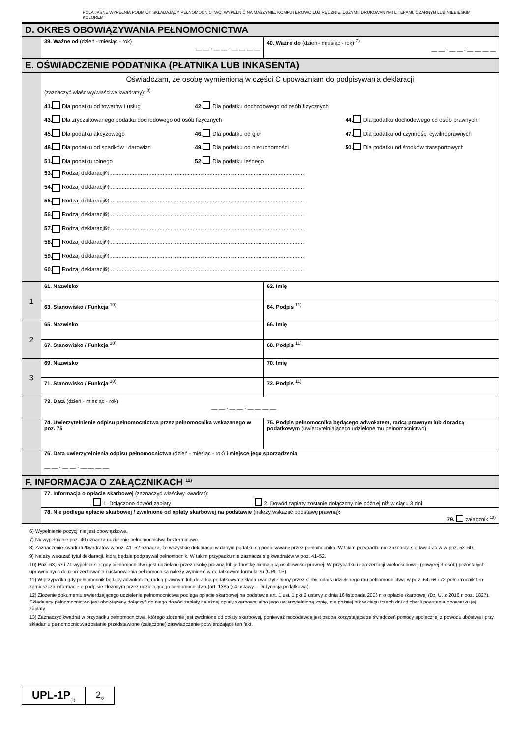POLA JASNE WYPEŁNIA PODMIOT SKŁADAJĄCY PEŁNOMOCNICTWO. WYPEŁNIĆ NA MASZYNIE, KOMPUTEROWO LUB RĘCZNIE, DUŻYMI, DRUKOWANYMI LITERAMI, CZARNYM LUB NIEBIESKIM KOLOREM.
D. OKRES OBOWIĄZYWANIA PEŁNOMOCNICTWA
| | 39. Ważne od (dzień - miesiąc - rok) __ __ . __ __ . __ __ __ __ | 40. Ważne do (dzień - miesiąc - rok) <sup>7)</sup> __ __ . __ __ . __ __ __ __ |
E. OŚWIADCZENIE PODATNIKA (PŁATNIKA LUB INKASENTA)
| | Oświadczam, że osobę wymienioną w części C upoważniam do podpisywania deklaracji (zaznaczyć właściwy/właściwe kwadrat/y): <sup>8)</sup> 41. Dla podatku od towarów i usług 42. Dla podatku dochodowego od osób fizycznych 43. Dla zryczałtowanego podatku dochodowego od osób fizycznych 44. Dla podatku dochodowego od osób prawnych 45. Dla podatku akcyzowego 46. Dla podatku od gier 47. Dla podatku od czynności cywilnoprawnych 48. Dla podatku od spadków i darowizn 49. Dla podatku od nieruchomości 50. Dla podatku od środków transportowych 51. Dla podatku rolnego 52. Dla podatku leśnego 53. Rodzaj deklaracji <sup>9)</sup>............................................................................................................................ 54. Rodzaj deklaracji <sup>9)</sup>............................................................................................................................ 55. Rodzaj deklaracji <sup>9)</sup>............................................................................................................................ 56. Rodzaj deklaracji <sup>9)</sup>............................................................................................................................ 57. Rodzaj deklaracji <sup>9)</sup>............................................................................................................................ 58. Rodzaj deklaracji <sup>9)</sup>............................................................................................................................ 59. Rodzaj deklaracji <sup>9)</sup>............................................................................................................................ 60. Rodzaj deklaracji <sup>9)</sup>............................................................................................................................ |
| 1 | 61. Nazwisko | 62. Imię |
| | 63. Stanowisko / Funkcja <sup>10)</sup> | 64. Podpis <sup>11)</sup> |
| 2 | 65. Nazwisko | 66. Imię |
| | 67. Stanowisko / Funkcja <sup>10)</sup> | 68. Podpis <sup>11)</sup> |
| 3 | 69. Nazwisko | 70. Imię |
| | 71. Stanowisko / Funkcja <sup>10)</sup> | 72. Podpis <sup>11)</sup> |
| | 73. Data (dzień - miesiąc - rok) __ __ . __ __ . __ __ __ __ | |
| | 74. Uwierzytelnienie odpisu pełnomocnictwa przez pełnomocnika wskazanego w poz. 75 | 75. Podpis pełnomocnika będącego adwokatem, radcą prawnym lub doradcą podatkowym (uwierzytelniającego udzielone mu pełnomocnictwo) |
| | 76. Data uwierzytelnienia odpisu pełnomocnictwa (dzień - miesiąc - rok) i miejsce jego sporządzenia __ __ . __ __ . __ __ __ __ | |
F. INFORMACJA O ZAŁĄCZNIKACH <sup>12)</sup>
| | 77. Informacja o opłacie skarbowej (zaznaczyć właściwy kwadrat): 1. Dołączono dowód zapłaty 2. Dowód zapłaty zostanie dołączony nie później niż w ciągu 3 dni |
| | 78. Nie podlega opłacie skarbowej / zwolnione od opłaty skarbowej na podstawie (należy wskazać podstawę prawną) : 79. załącznik <sup>13)</sup> |
6) Wypełnienie pozycji nie jest obowiązkowe.
7) Niewypełnienie poz. 40 oznacza udzielenie pełnomocnictwa bezterminowo.
8) Zaznaczenie kwadratu/kwadratów w poz. 41–52 oznacza, że wszystkie deklaracje w danym podatku są podpisywane przez pełnomocnika. W takim przypadku nie zaznacza się kwadratów w poz. 53–60.
9) Należy wskazać tytuł deklaracji, którą będzie podpisywał pełnomocnik. W takim przypadku nie zaznacza się kwadratów w poz. 41–52.
10) Poz. 63, 67 i 71 wypełnia się, gdy pełnomocnictwo jest udzielane przez osobę prawną lub jednostkę niemającą osobowości prawnej. W przypadku reprezentacji wieloosobowej (powyżej 3 osób) pozostałych uprawnionych do reprezentowania i ustanowienia pełnomocnika należy wymienić w dodatkowym formularzu (UPL-1P).
11) W przypadku gdy pełnomocnik będący adwokatem, radcą prawnym lub doradcą podatkowym składa uwierzytelniony przez siebie odpis udzielonego mu pełnomocnictwa, w poz. 64, 68 i 72 pełnomocnik ten zamieszcza informację o podpisie złożonym przez udzielającego pełnomocnictwa (art. 138a § 4 ustawy – Ordynacja podatkowa).
12) Złożenie dokumentu stwierdzającego udzielenie pełnomocnictwa podlega opłacie skarbowej na podstawie art. 1 ust. 1 pkt 2 ustawy z dnia 16 listopada 2006 r. o opłacie skarbowej (Dz. U. z 2016 r. poz. 1827). Składający pełnomocnictwo jest obowiązany dołączyć do niego dowód zapłaty należnej opłaty skarbowej albo jego uwierzytelnioną kopię, nie później niż w ciągu trzech dni od chwili powstania obowiązku jej zapłaty.
13) Zaznaczyć kwadrat w przypadku pełnomocnictwa, którego złożenie jest zwolnione od opłaty skarbowej, ponieważ mocodawcą jest osoba korzystająca ze świadczeń pomocy społecznej z powodu ubóstwa i przy składaniu pełnomocnictwa zostanie przedstawione (załączone) zaświadczenie potwierdzające ten fakt.
UPL-1P<sub>(1)</sub>
2<sub>/2</sub>